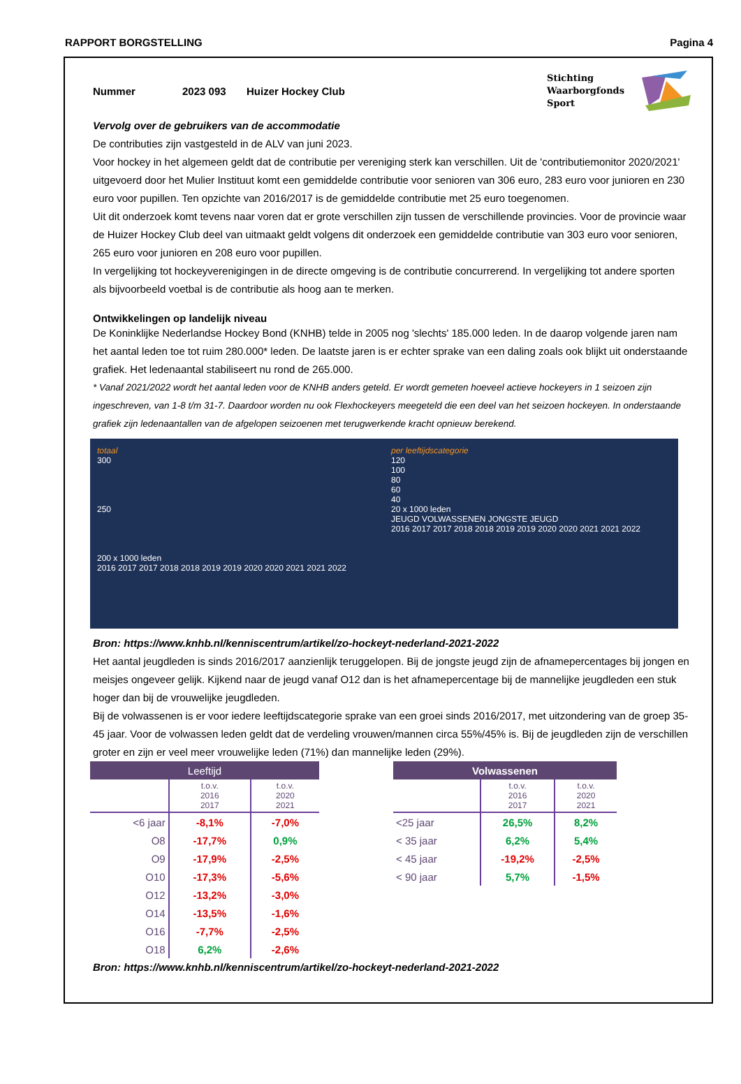RAPPORT BORGSTELLING Pagina 4
Nummer 2023 093 Huizer Hockey Club
Stichting
Waarborgfonds
Sport
Vervolg over de gebruikers van de accommodatie
De contributies zijn vastgesteld in de ALV van juni 2023.
Voor hockey in het algemeen geldt dat de contributie per vereniging sterk kan verschillen. Uit de 'contributiemonitor 2020/2021' uitgevoerd door het Mulier Instituut komt een gemiddelde contributie voor senioren van 306 euro, 283 euro voor junioren en 230 euro voor pupillen. Ten opzichte van 2016/2017 is de gemiddelde contributie met 25 euro toegenomen.
Uit dit onderzoek komt tevens naar voren dat er grote verschillen zijn tussen de verschillende provincies. Voor de provincie waar de Huizer Hockey Club deel van uitmaakt geldt volgens dit onderzoek een gemiddelde contributie van 303 euro voor senioren, 265 euro voor junioren en 208 euro voor pupillen.
In vergelijking tot hockeyverenigingen in de directe omgeving is de contributie concurrerend. In vergelijking tot andere sporten als bijvoorbeeld voetbal is de contributie als hoog aan te merken.
Ontwikkelingen op landelijk niveau
De Koninklijke Nederlandse Hockey Bond (KNHB) telde in 2005 nog 'slechts' 185.000 leden. In de daarop volgende jaren nam het aantal leden toe tot ruim 280.000* leden. De laatste jaren is er echter sprake van een daling zoals ook blijkt uit onderstaande grafiek. Het ledenaantal stabiliseert nu rond de 265.000.
* Vanaf 2021/2022 wordt het aantal leden voor de KNHB anders geteld. Er wordt gemeten hoeveel actieve hockeyers in 1 seizoen zijn ingeschreven, van 1-8 t/m 31-7. Daardoor worden nu ook Flexhockeyers meegeteld die een deel van het seizoen hockeyen. In onderstaande grafiek zijn ledenaantallen van de afgelopen seizoenen met terugwerkende kracht opnieuw berekend.
totaal
300
250
200 x 1000 leden
2016 2017 2017 2018 2018 2019 2019 2020 2020 2021 2021 2022
per leeftijdscategorie
120
100
80
60
40
20 x 1000 leden
JEUGD VOLWASSENEN JONGSTE JEUGD
2016 2017 2017 2018 2018 2019 2019 2020 2020 2021 2021 2022
Bron: https://www.knhb.nl/kenniscentrum/artikel/zo-hockeyt-nederland-2021-2022
Het aantal jeugdleden is sinds 2016/2017 aanzienlijk teruggelopen. Bij de jongste jeugd zijn de afnamepercentages bij jongen en meisjes ongeveer gelijk. Kijkend naar de jeugd vanaf O12 dan is het afnamepercentage bij de mannelijke jeugdleden een stuk hoger dan bij de vrouwelijke jeugdleden.
Bij de volwassenen is er voor iedere leeftijdscategorie sprake van een groei sinds 2016/2017, met uitzondering van de groep 35-45 jaar. Voor de volwassen leden geldt dat de verdeling vrouwen/mannen circa 55%/45% is. Bij de jeugdleden zijn de verschillen groter en zijn er veel meer vrouwelijke leden (71%) dan mannelijke leden (29%).
| Leeftijd | | |
| --- | --- | --- |
| | t.o.v. 2016 2017 | t.o.v. 2020 2021 |
| <6 jaar | -8,1% | -7,0% |
| O8 | -17,7% | 0,9% |
| O9 | -17,9% | -2,5% |
| O10 | -17,3% | -5,6% |
| O12 | -13,2% | -3,0% |
| O14 | -13,5% | -1,6% |
| O16 | -7,7% | -2,5% |
| O18 | 6,2% | -2,6% |
| Volwassenen | | |
| --- | --- | --- |
| | t.o.v. 2016 2017 | t.o.v. 2020 2021 |
| <25 jaar | 26,5% | 8,2% |
| < 35 jaar | 6,2% | 5,4% |
| < 45 jaar | -19,2% | -2,5% |
| < 90 jaar | 5,7% | -1,5% |
Bron: https://www.knhb.nl/kenniscentrum/artikel/zo-hockeyt-nederland-2021-2022